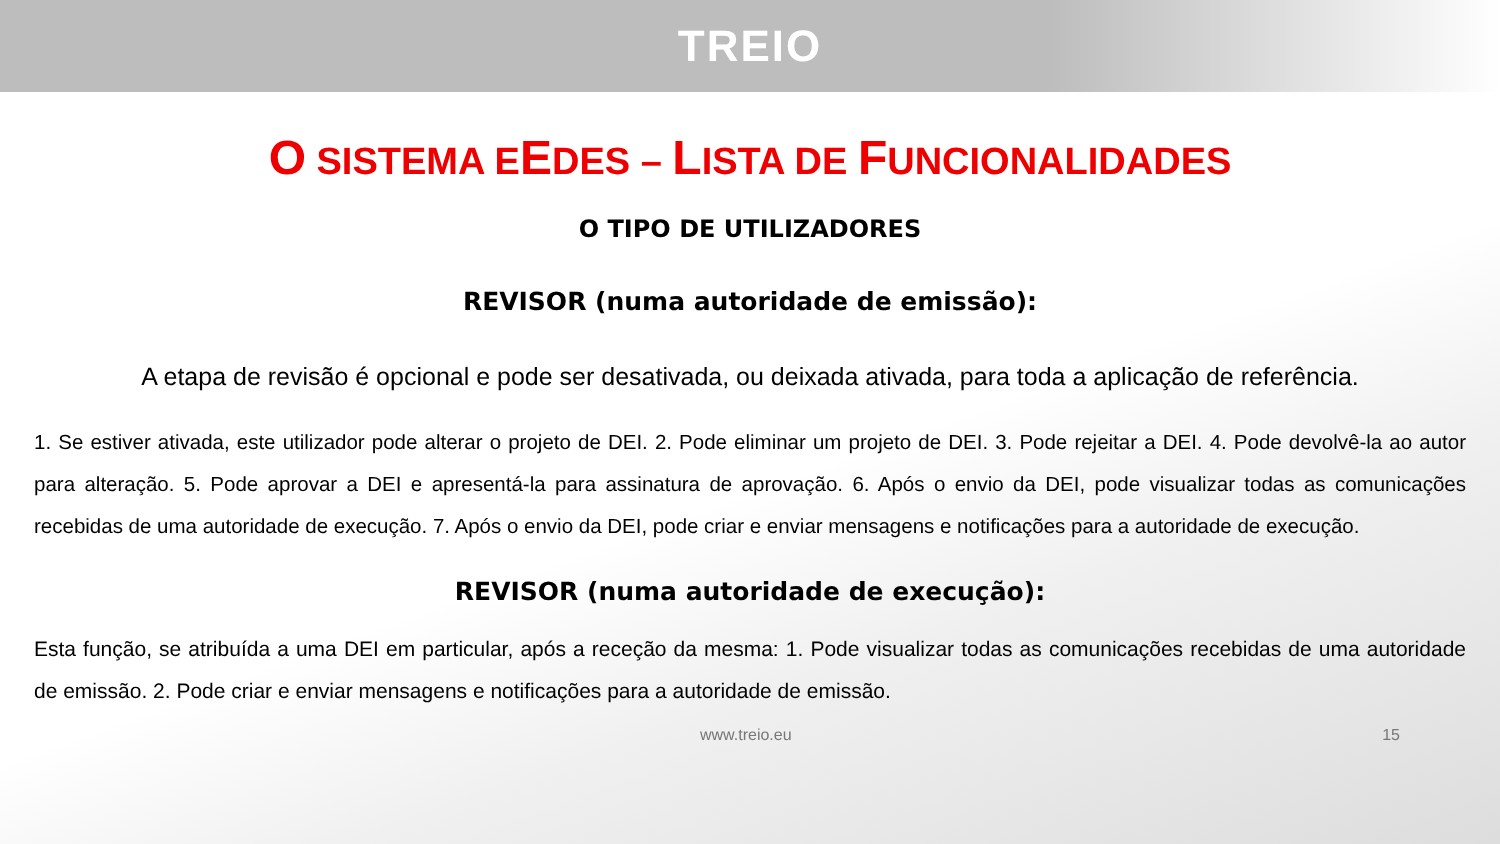TREIO
O SISTEMA EEDES – LISTA DE FUNCIONALIDADES
O TIPO DE UTILIZADORES
REVISOR (numa autoridade de emissão):
A etapa de revisão é opcional e pode ser desativada, ou deixada ativada, para toda a aplicação de referência.
1. Se estiver ativada, este utilizador pode alterar o projeto de DEI. 2. Pode eliminar um projeto de DEI. 3. Pode rejeitar a DEI. 4. Pode devolvê-la ao autor para alteração. 5. Pode aprovar a DEI e apresentá-la para assinatura de aprovação. 6. Após o envio da DEI, pode visualizar todas as comunicações recebidas de uma autoridade de execução. 7. Após o envio da DEI, pode criar e enviar mensagens e notificações para a autoridade de execução.
REVISOR (numa autoridade de execução):
Esta função, se atribuída a uma DEI em particular, após a receção da mesma: 1. Pode visualizar todas as comunicações recebidas de uma autoridade de emissão. 2. Pode criar e enviar mensagens e notificações para a autoridade de emissão.
www.treio.eu 15